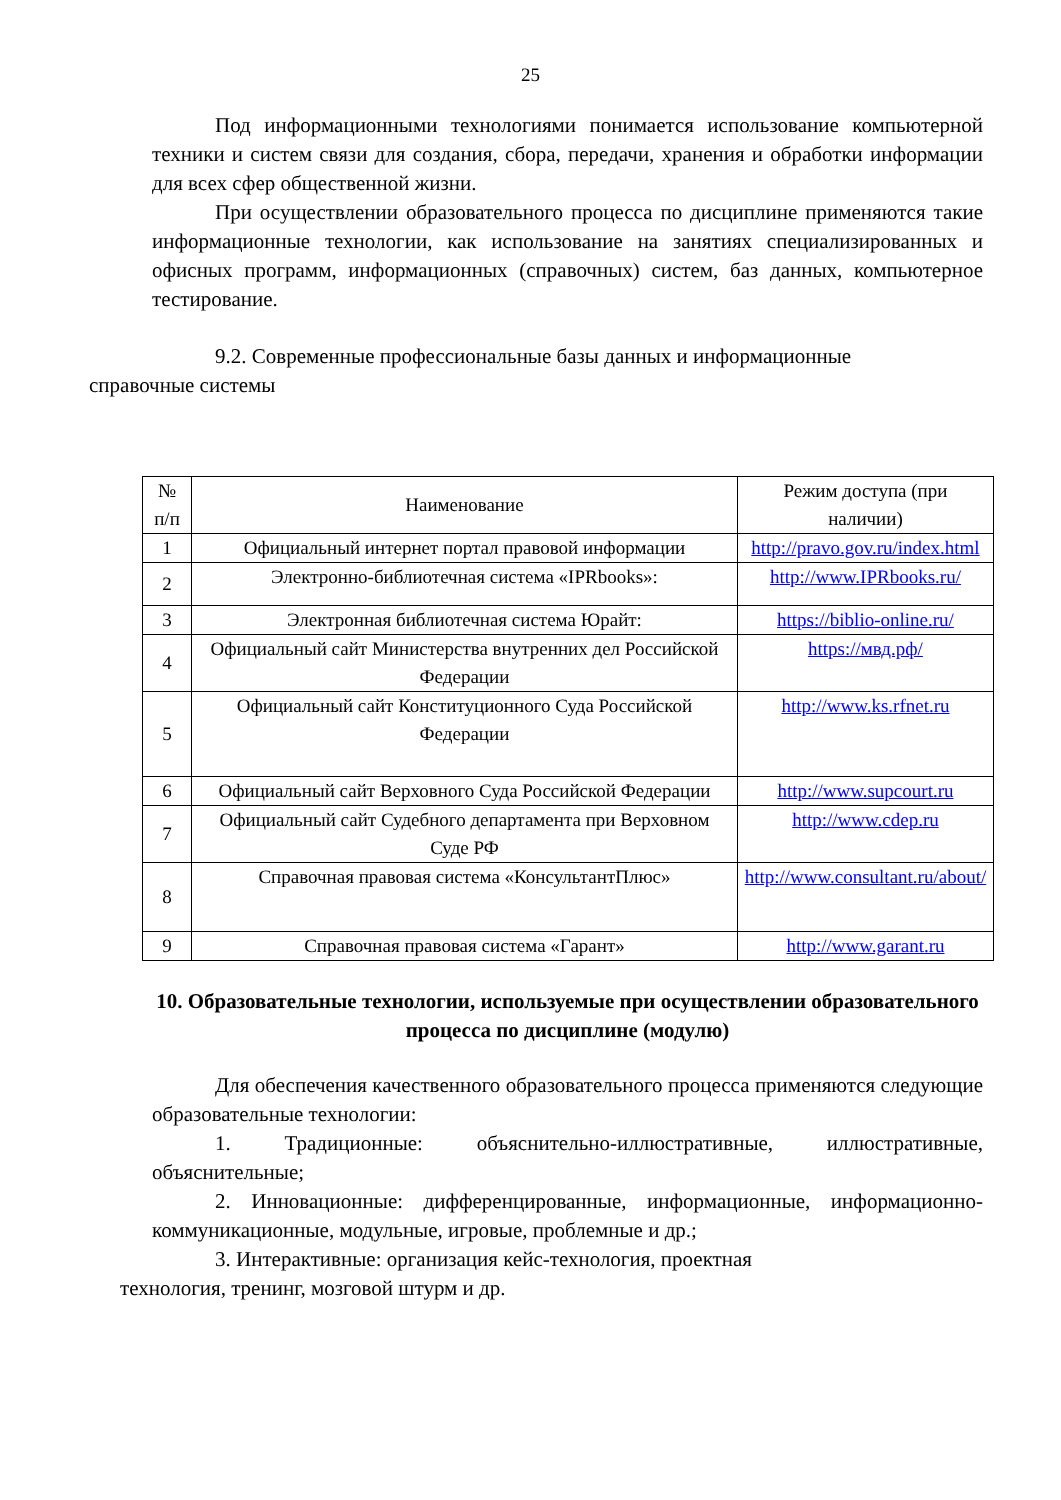25
Под информационными технологиями понимается использование компьютерной техники и систем связи для создания, сбора, передачи, хранения и обработки информации для всех сфер общественной жизни.
При осуществлении образовательного процесса по дисциплине применяются такие информационные технологии, как использование на занятиях специализированных и офисных программ, информационных (справочных) систем, баз данных, компьютерное тестирование.
9.2. Современные профессиональные базы данных и информационные
справочные системы
| № п/п | Наименование | Режим доступа (при наличии) |
| 1 | Официальный интернет портал правовой информации | http://pravo.gov.ru/index.html |
| 2 | Электронно-библиотечная система «IPRbooks»: | http://www.IPRbooks.ru/ |
| 3 | Электронная библиотечная система Юрайт: | https://biblio-online.ru/ |
| 4 | Официальный сайт Министерства внутренних дел Российской Федерации | https://мвд.рф/ |
| 5 | Официальный сайт Конституционного Суда Российской Федерации | http://www.ks.rfnet.ru |
| 6 | Официальный сайт Верховного Суда Российской Федерации | http://www.supcourt.ru |
| 7 | Официальный сайт Судебного департамента при Верховном Суде РФ | http://www.cdep.ru |
| 8 | Справочная правовая система «КонсультантПлюс» | http://www.consultant.ru/about/ |
| 9 | Справочная правовая система «Гарант» | http://www.garant.ru |
10. Образовательные технологии, используемые при осуществлении образовательного процесса по дисциплине (модулю)
Для обеспечения качественного образовательного процесса применяются следующие образовательные технологии:
1. Традиционные: объяснительно-иллюстративные, иллюстративные, объяснительные;
2. Инновационные: дифференцированные, информационные, информационно-коммуникационные, модульные, игровые, проблемные и др.;
3. Интерактивные: организация кейс-технология, проектная
технология, тренинг, мозговой штурм и др.